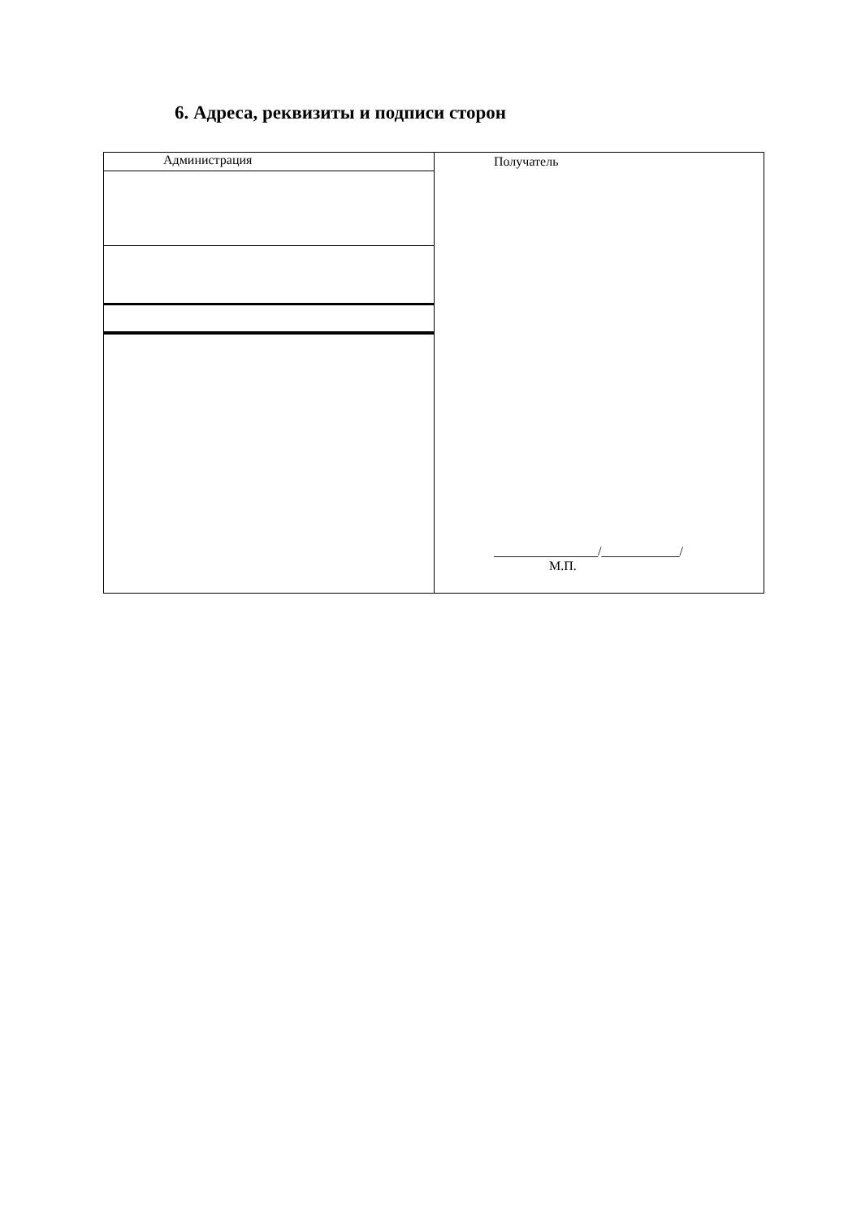6. Адреса, реквизиты и подписи сторон
| Администрация | Получатель ________________/____________/ М.П. |